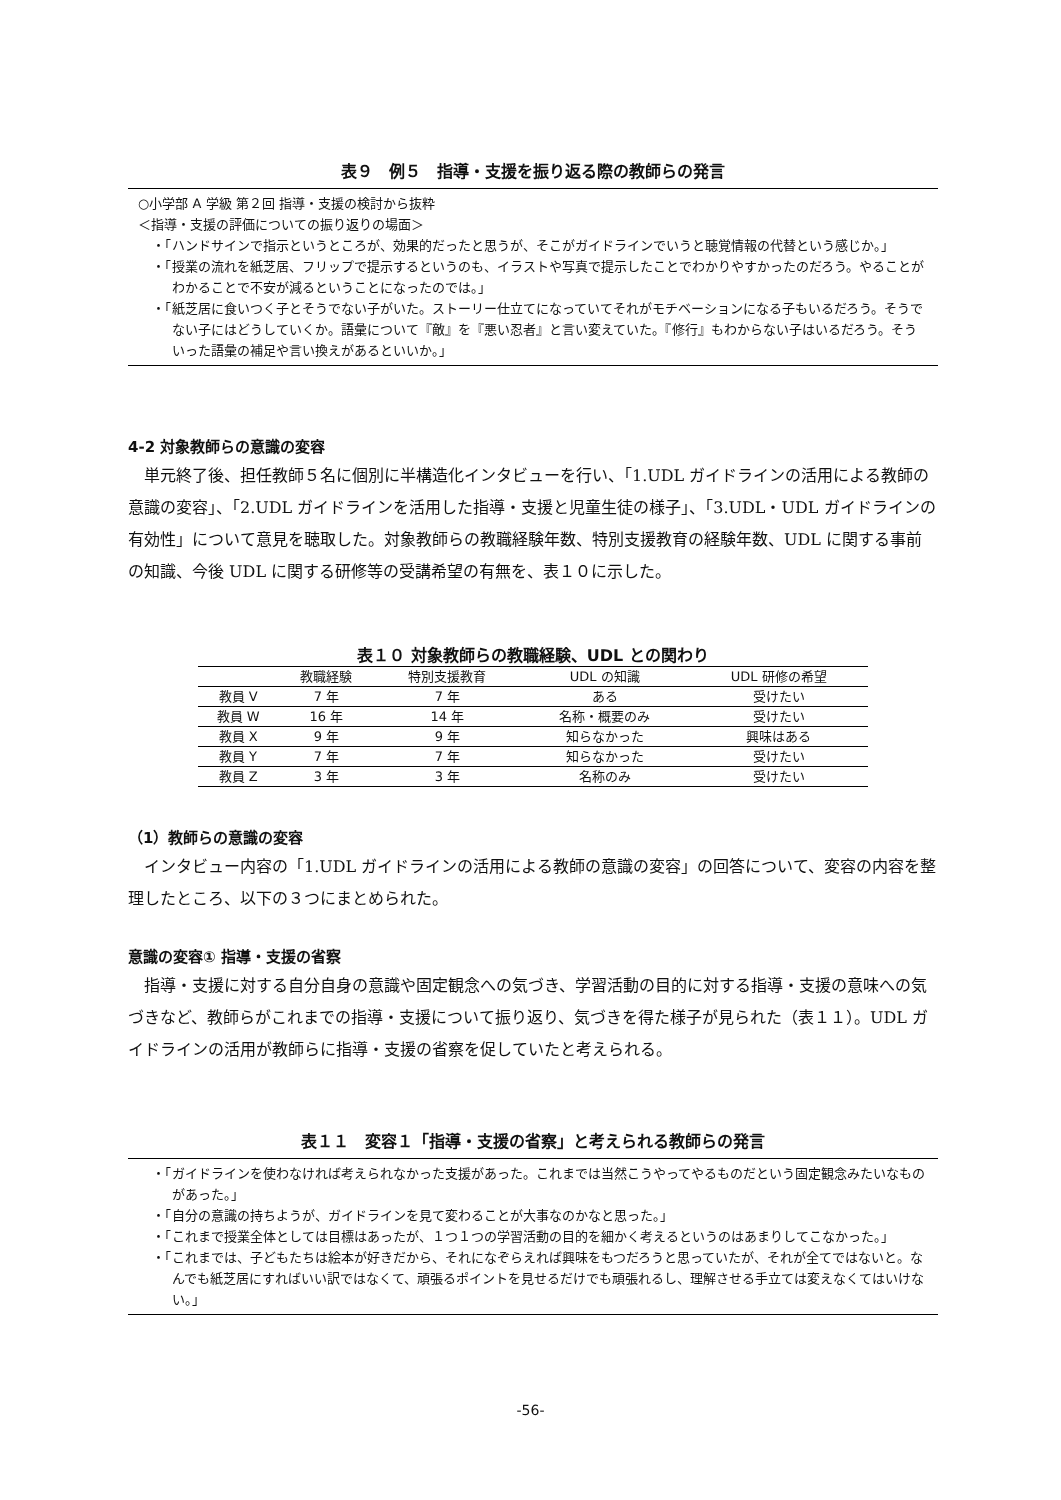表９　例５　指導・支援を振り返る際の教師らの発言
○小学部 A 学級 第２回 指導・支援の検討から抜粋
＜指導・支援の評価についての振り返りの場面＞
・「ハンドサインで指示というところが、効果的だったと思うが、そこがガイドラインでいうと聴覚情報の代替という感じか。」
・「授業の流れを紙芝居、フリップで提示するというのも、イラストや写真で提示したことでわかりやすかったのだろう。やることがわかることで不安が減るということになったのでは。」
・「紙芝居に食いつく子とそうでない子がいた。ストーリー仕立てになっていてそれがモチベーションになる子もいるだろう。そうでない子にはどうしていくか。語彙について『敵』を『悪い忍者』と言い変えていた。『修行』もわからない子はいるだろう。そういった語彙の補足や言い換えがあるといいか。」
4-2 対象教師らの意識の変容
単元終了後、担任教師５名に個別に半構造化インタビューを行い、「1.UDL ガイドラインの活用による教師の意識の変容」、「2.UDL ガイドラインを活用した指導・支援と児童生徒の様子」、「3.UDL・UDL ガイドラインの有効性」について意見を聴取した。対象教師らの教職経験年数、特別支援教育の経験年数、UDL に関する事前の知識、今後 UDL に関する研修等の受講希望の有無を、表１０に示した。
表１０ 対象教師らの教職経験、UDL との関わり
| | 教職経験 | 特別支援教育 | UDL の知識 | UDL 研修の希望 |
| --- | --- | --- | --- | --- |
| 教員 V | 7 年 | 7 年 | ある | 受けたい |
| 教員 W | 16 年 | 14 年 | 名称・概要のみ | 受けたい |
| 教員 X | 9 年 | 9 年 | 知らなかった | 興味はある |
| 教員 Y | 7 年 | 7 年 | 知らなかった | 受けたい |
| 教員 Z | 3 年 | 3 年 | 名称のみ | 受けたい |
（1）教師らの意識の変容
インタビュー内容の「1.UDL ガイドラインの活用による教師の意識の変容」の回答について、変容の内容を整理したところ、以下の３つにまとめられた。
意識の変容① 指導・支援の省察
指導・支援に対する自分自身の意識や固定観念への気づき、学習活動の目的に対する指導・支援の意味への気づきなど、教師らがこれまでの指導・支援について振り返り、気づきを得た様子が見られた（表１１）。UDL ガイドラインの活用が教師らに指導・支援の省察を促していたと考えられる。
表１１　変容１「指導・支援の省察」と考えられる教師らの発言
・「ガイドラインを使わなければ考えられなかった支援があった。これまでは当然こうやってやるものだという固定観念みたいなものがあった。」
・「自分の意識の持ちようが、ガイドラインを見て変わることが大事なのかなと思った。」
・「これまで授業全体としては目標はあったが、１つ１つの学習活動の目的を細かく考えるというのはあまりしてこなかった。」
・「これまでは、子どもたちは絵本が好きだから、それになぞらえれば興味をもつだろうと思っていたが、それが全てではないと。なんでも紙芝居にすればいい訳ではなくて、頑張るポイントを見せるだけでも頑張れるし、理解させる手立ては変えなくてはいけない。」
-56-